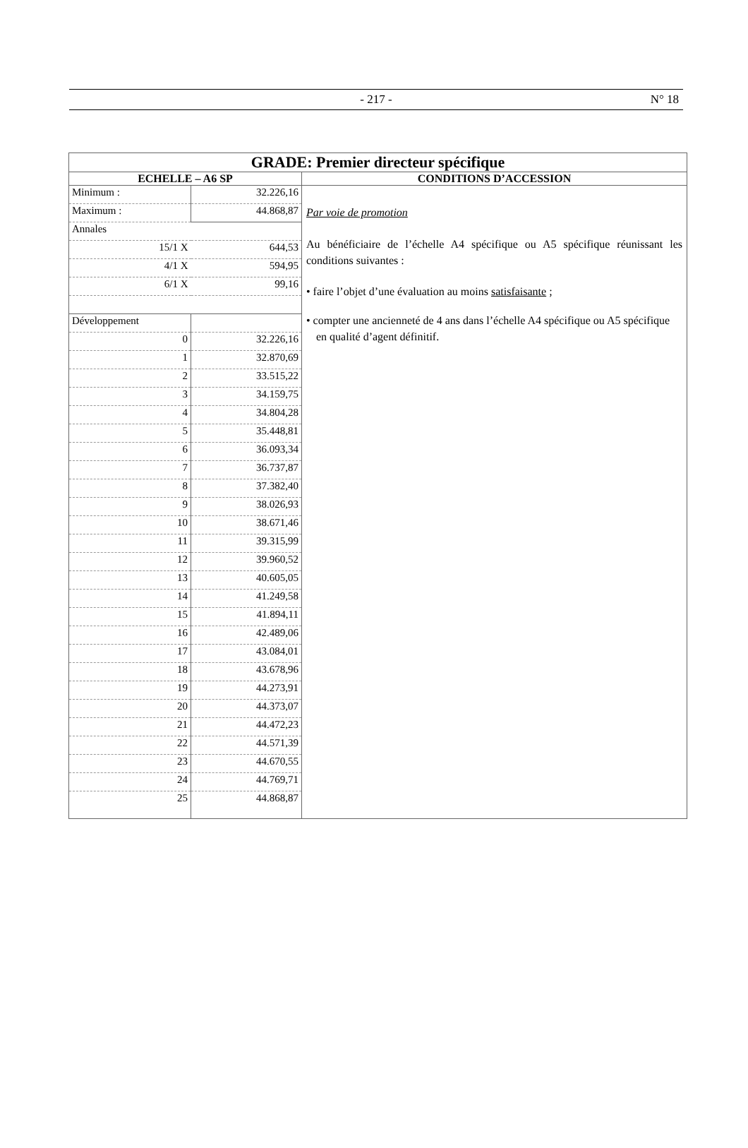- 217 - N° 18
| GRADE: Premier directeur spécifique | |
| --- | --- |
| ECHELLE – A6 SP | CONDITIONS D’ACCESSION |
| / Minimum : / 32.226,16 / / Maximum : / 44.868,87 / / Annales / / / 15/1 X / 644,53 / / 4/1 X / 594,95 / / 6/1 X / 99,16 / / Développement / / / 0 / 32.226,16 / / 1 / 32.870,69 / / 2 / 33.515,22 / / 3 / 34.159,75 / / 4 / 34.804,28 / / 5 / 35.448,81 / / 6 / 36.093,34 / / 7 / 36.737,87 / / 8 / 37.382,40 / / 9 / 38.026,93 / / 10 / 38.671,46 / / 11 / 39.315,99 / / 12 / 39.960,52 / / 13 / 40.605,05 / / 14 / 41.249,58 / / 15 / 41.894,11 / / 16 / 42.489,06 / / 17 / 43.084,01 / / 18 / 43.678,96 / / 19 / 44.273,91 / / 20 / 44.373,07 / / 21 / 44.472,23 / / 22 / 44.571,39 / / 23 / 44.670,55 / / 24 / 44.769,71 / / 25 / 44.868,87 / | Par voie de promotion Au bénéficiaire de l’échelle A4 spécifique ou A5 spécifique réunissant les conditions suivantes : • faire l’objet d’une évaluation au moins satisfaisante ; • compter une ancienneté de 4 ans dans l’échelle A4 spécifique ou A5 spécifique en qualité d’agent définitif. |